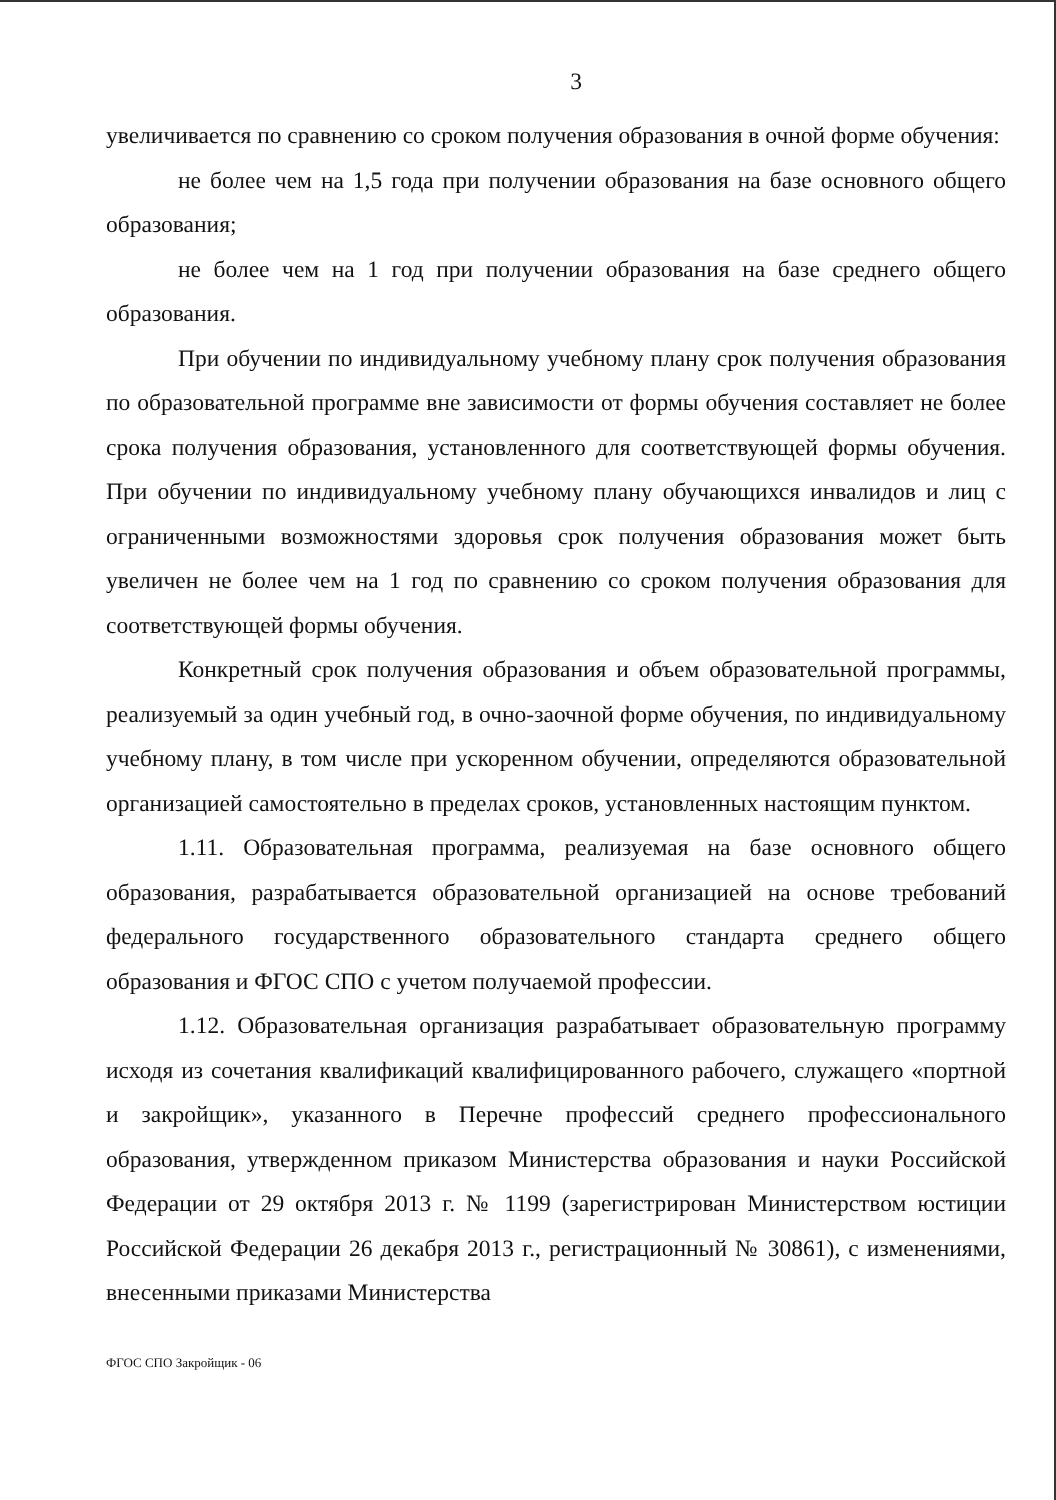3
увеличивается по сравнению со сроком получения образования в очной форме обучения:
не более чем на 1,5 года при получении образования на базе основного общего образования;
не более чем на 1 год при получении образования на базе среднего общего образования.
При обучении по индивидуальному учебному плану срок получения образования по образовательной программе вне зависимости от формы обучения составляет не более срока получения образования, установленного для соответствующей формы обучения. При обучении по индивидуальному учебному плану обучающихся инвалидов и лиц с ограниченными возможностями здоровья срок получения образования может быть увеличен не более чем на 1 год по сравнению со сроком получения образования для соответствующей формы обучения.
Конкретный срок получения образования и объем образовательной программы, реализуемый за один учебный год, в очно-заочной форме обучения, по индивидуальному учебному плану, в том числе при ускоренном обучении, определяются образовательной организацией самостоятельно в пределах сроков, установленных настоящим пунктом.
1.11. Образовательная программа, реализуемая на базе основного общего образования, разрабатывается образовательной организацией на основе требований федерального государственного образовательного стандарта среднего общего образования и ФГОС СПО с учетом получаемой профессии.
1.12. Образовательная организация разрабатывает образовательную программу исходя из сочетания квалификаций квалифицированного рабочего, служащего «портной и закройщик», указанного в Перечне профессий среднего профессионального образования, утвержденном приказом Министерства образования и науки Российской Федерации от 29 октября 2013 г. № 1199 (зарегистрирован Министерством юстиции Российской Федерации 26 декабря 2013 г., регистрационный № 30861), с изменениями, внесенными приказами Министерства
ФГОС СПО Закройщик - 06